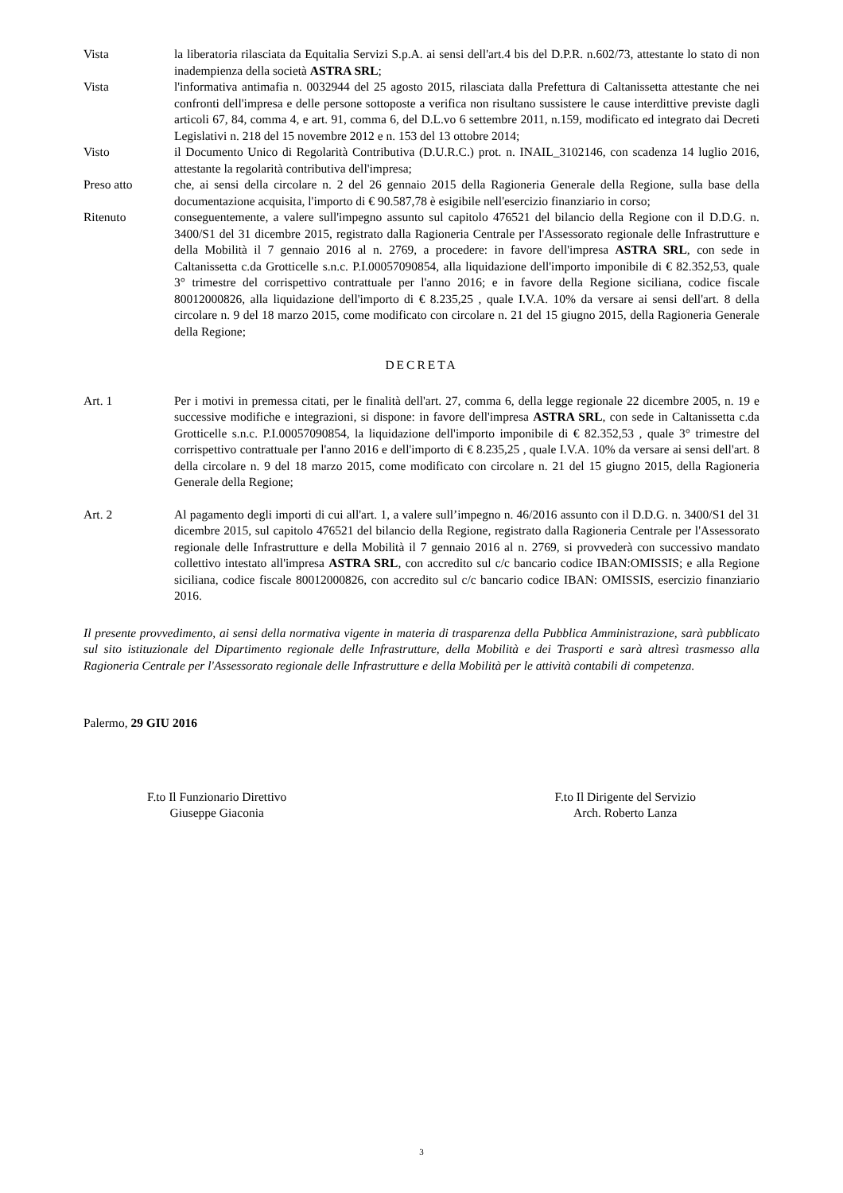Vista la liberatoria rilasciata da Equitalia Servizi S.p.A. ai sensi dell'art.4 bis del D.P.R. n.602/73, attestante lo stato di non inadempienza della società ASTRA SRL;
Vista l'informativa antimafia n. 0032944 del 25 agosto 2015, rilasciata dalla Prefettura di Caltanissetta attestante che nei confronti dell'impresa e delle persone sottoposte a verifica non risultano sussistere le cause interdittive previste dagli articoli 67, 84, comma 4, e art. 91, comma 6, del D.L.vo 6 settembre 2011, n.159, modificato ed integrato dai Decreti Legislativi n. 218 del 15 novembre 2012 e n. 153 del 13 ottobre 2014;
Visto il Documento Unico di Regolarità Contributiva (D.U.R.C.) prot. n. INAIL_3102146, con scadenza 14 luglio 2016, attestante la regolarità contributiva dell'impresa;
Preso atto che, ai sensi della circolare n. 2 del 26 gennaio 2015 della Ragioneria Generale della Regione, sulla base della documentazione acquisita, l'importo di € 90.587,78 è esigibile nell'esercizio finanziario in corso;
Ritenuto conseguentemente, a valere sull'impegno assunto sul capitolo 476521 del bilancio della Regione con il D.D.G. n. 3400/S1 del 31 dicembre 2015, registrato dalla Ragioneria Centrale per l'Assessorato regionale delle Infrastrutture e della Mobilità il 7 gennaio 2016 al n. 2769, a procedere: in favore dell'impresa ASTRA SRL, con sede in Caltanissetta c.da Grotticelle s.n.c. P.I.00057090854, alla liquidazione dell'importo imponibile di € 82.352,53, quale 3° trimestre del corrispettivo contrattuale per l'anno 2016; e in favore della Regione siciliana, codice fiscale 80012000826, alla liquidazione dell'importo di € 8.235,25 , quale I.V.A. 10% da versare ai sensi dell'art. 8 della circolare n. 9 del 18 marzo 2015, come modificato con circolare n. 21 del 15 giugno 2015, della Ragioneria Generale della Regione;
DECRETA
Art. 1 Per i motivi in premessa citati, per le finalità dell'art. 27, comma 6, della legge regionale 22 dicembre 2005, n. 19 e successive modifiche e integrazioni, si dispone: in favore dell'impresa ASTRA SRL, con sede in Caltanissetta c.da Grotticelle s.n.c. P.I.00057090854, la liquidazione dell'importo imponibile di € 82.352,53 , quale 3° trimestre del corrispettivo contrattuale per l'anno 2016 e dell'importo di € 8.235,25 , quale I.V.A. 10% da versare ai sensi dell'art. 8 della circolare n. 9 del 18 marzo 2015, come modificato con circolare n. 21 del 15 giugno 2015, della Ragioneria Generale della Regione;
Art. 2 Al pagamento degli importi di cui all'art. 1, a valere sull’impegno n. 46/2016 assunto con il D.D.G. n. 3400/S1 del 31 dicembre 2015, sul capitolo 476521 del bilancio della Regione, registrato dalla Ragioneria Centrale per l'Assessorato regionale delle Infrastrutture e della Mobilità il 7 gennaio 2016 al n. 2769, si provvederà con successivo mandato collettivo intestato all'impresa ASTRA SRL, con accredito sul c/c bancario codice IBAN:OMISSIS; e alla Regione siciliana, codice fiscale 80012000826, con accredito sul c/c bancario codice IBAN: OMISSIS, esercizio finanziario 2016.
Il presente provvedimento, ai sensi della normativa vigente in materia di trasparenza della Pubblica Amministrazione, sarà pubblicato sul sito istituzionale del Dipartimento regionale delle Infrastrutture, della Mobilità e dei Trasporti e sarà altresì trasmesso alla Ragioneria Centrale per l'Assessorato regionale delle Infrastrutture e della Mobilità per le attività contabili di competenza.
Palermo, 29 GIU 2016
F.to Il Funzionario Direttivo
Giuseppe Giaconia
F.to Il Dirigente del Servizio
Arch. Roberto Lanza
3